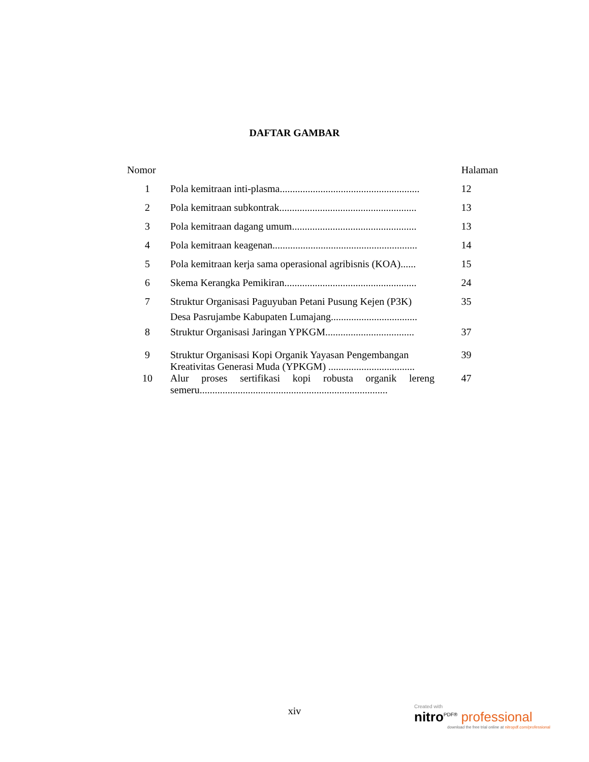DAFTAR GAMBAR
| Nomor | | Halaman |
| --- | --- | --- |
| 1 | Pola kemitraan inti-plasma....................................................... | 12 |
| 2 | Pola kemitraan subkontrak...................................................... | 13 |
| 3 | Pola kemitraan dagang umum................................................. | 13 |
| 4 | Pola kemitraan keagenan......................................................... | 14 |
| 5 | Pola kemitraan kerja sama operasional agribisnis (KOA)...... | 15 |
| 6 | Skema Kerangka Pemikiran.................................................... | 24 |
| 7 | Struktur Organisasi Paguyuban Petani Pusung Kejen (P3K) Desa Pasrujambe Kabupaten Lumajang.................................. | 35 |
| 8 | Struktur Organisasi Jaringan YPKGM................................... | 37 |
| 9 | Struktur Organisasi Kopi Organik Yayasan Pengembangan Kreativitas Generasi Muda (YPKGM) .................................. | 39 |
| 10 | Alur proses sertifikasi kopi robusta organik lereng semeru.......................................................................... | 47 |
xiv
Created with
nitro<sup>PDF®</sup> professional
download the free trial online at nitropdf.com/professional